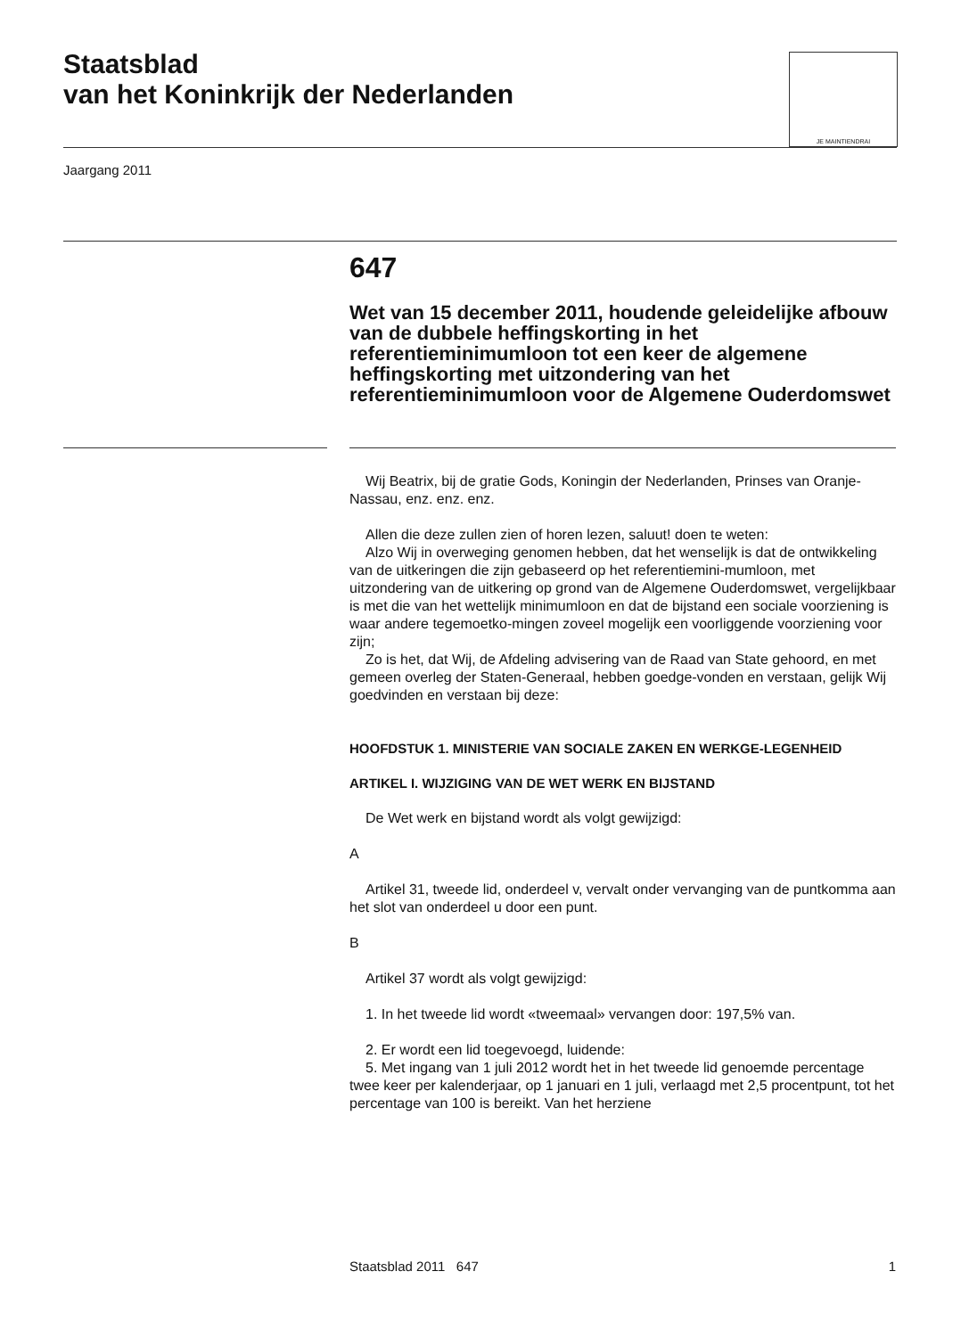Staatsblad
van het Koninkrijk der Nederlanden
JE MAINTIENDRAI
Jaargang 2011
647
Wet van 15 december 2011, houdende geleidelijke afbouw van de dubbele heffingskorting in het referentieminimumloon tot een keer de algemene heffingskorting met uitzondering van het referentieminimumloon voor de Algemene Ouderdomswet
Wij Beatrix, bij de gratie Gods, Koningin der Nederlanden, Prinses van Oranje-Nassau, enz. enz. enz.
Allen die deze zullen zien of horen lezen, saluut! doen te weten:
Alzo Wij in overweging genomen hebben, dat het wenselijk is dat de ontwikkeling van de uitkeringen die zijn gebaseerd op het referentiemini-mumloon, met uitzondering van de uitkering op grond van de Algemene Ouderdomswet, vergelijkbaar is met die van het wettelijk minimumloon en dat de bijstand een sociale voorziening is waar andere tegemoetko-mingen zoveel mogelijk een voorliggende voorziening voor zijn;
Zo is het, dat Wij, de Afdeling advisering van de Raad van State gehoord, en met gemeen overleg der Staten-Generaal, hebben goedge-vonden en verstaan, gelijk Wij goedvinden en verstaan bij deze:
HOOFDSTUK 1. MINISTERIE VAN SOCIALE ZAKEN EN WERKGE-LEGENHEID
ARTIKEL I. WIJZIGING VAN DE WET WERK EN BIJSTAND
De Wet werk en bijstand wordt als volgt gewijzigd:
A
Artikel 31, tweede lid, onderdeel v, vervalt onder vervanging van de puntkomma aan het slot van onderdeel u door een punt.
B
Artikel 37 wordt als volgt gewijzigd:
1. In het tweede lid wordt «tweemaal» vervangen door: 197,5% van.
2. Er wordt een lid toegevoegd, luidende:
5. Met ingang van 1 juli 2012 wordt het in het tweede lid genoemde percentage twee keer per kalenderjaar, op 1 januari en 1 juli, verlaagd met 2,5 procentpunt, tot het percentage van 100 is bereikt. Van het herziene
Staatsblad 2011 647 1